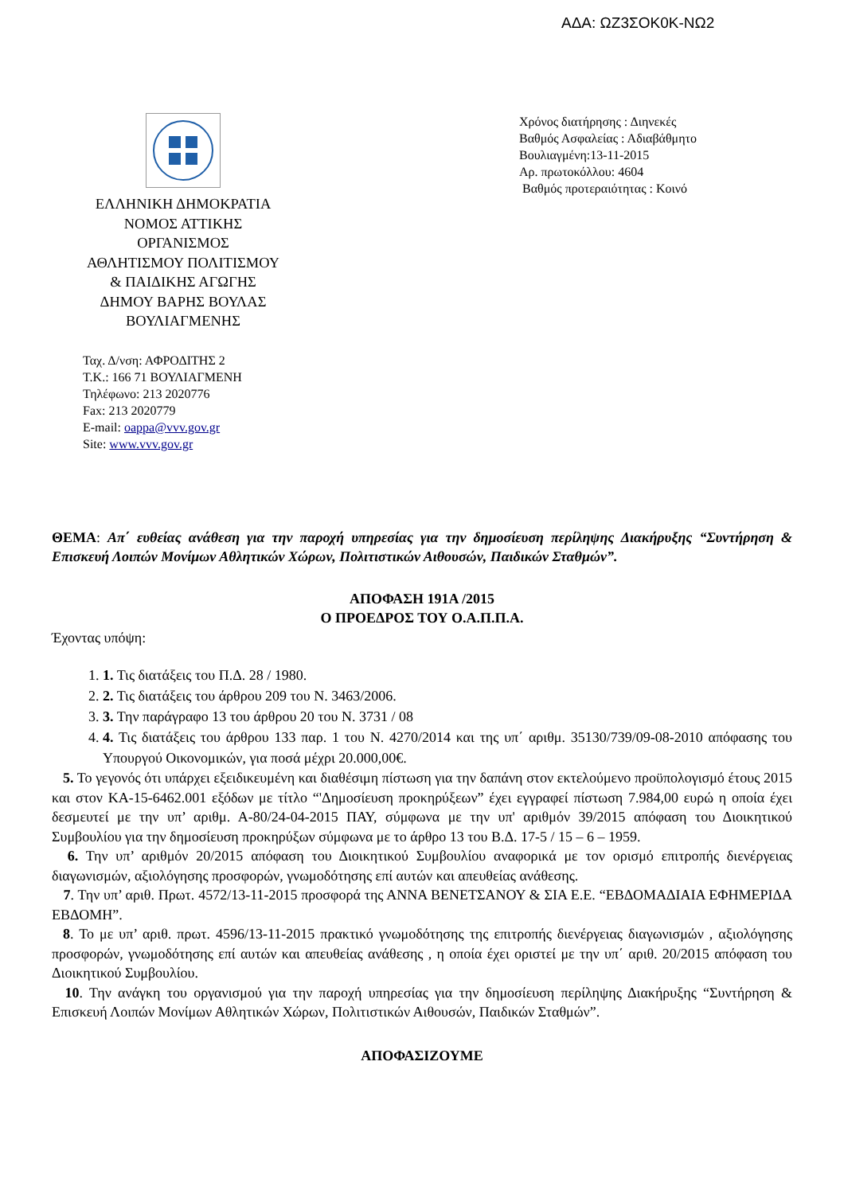ΑΔΑ: ΩΖ3ΣΟΚ0Κ-ΝΩ2
ΕΛΛΗΝΙΚΗ ΔΗΜΟΚΡΑΤΙΑ
ΝΟΜΟΣ ΑΤΤΙΚΗΣ
ΟΡΓΑΝΙΣΜΟΣ
ΑΘΛΗΤΙΣΜΟΥ ΠΟΛΙΤΙΣΜΟΥ
& ΠΑΙΔΙΚΗΣ ΑΓΩΓΗΣ
ΔΗΜΟΥ ΒΑΡΗΣ ΒΟΥΛΑΣ
ΒΟΥΛΙΑΓΜΕΝΗΣ
Ταχ. Δ/νση: ΑΦΡΟΔΙΤΗΣ 2
Τ.Κ.: 166 71 ΒΟΥΛΙΑΓΜΕΝΗ
Τηλέφωνο: 213 2020776
Fax: 213 2020779
E-mail: oappa@vvv.gov.gr
Site: www.vvv.gov.gr
Χρόνος διατήρησης : Διηνεκές
Βαθμός Ασφαλείας : Αδιαβάθμητο
Βουλιαγμένη:13-11-2015
Αρ. πρωτοκόλλου: 4604
Βαθμός προτεραιότητας : Κοινό
ΘΕΜΑ: Απ΄ ευθείας ανάθεση για την παροχή υπηρεσίας για την δημοσίευση περίληψης Διακήρυξης “Συντήρηση & Επισκευή Λοιπών Μονίμων Αθλητικών Χώρων, Πολιτιστικών Αιθουσών, Παιδικών Σταθμών”.
ΑΠΟΦΑΣΗ 191Α /2015
Ο ΠΡΟΕΔΡΟΣ ΤΟΥ Ο.Α.Π.Π.Α.
Έχοντας υπόψη:
1. 1. Τις διατάξεις του Π.Δ. 28 / 1980.
2. 2. Τις διατάξεις του άρθρου 209 του Ν. 3463/2006.
3. 3. Την παράγραφο 13 του άρθρου 20 του Ν. 3731 / 08
4. 4. Τις διατάξεις του άρθρου 133 παρ. 1 του Ν. 4270/2014 και της υπ΄ αριθμ. 35130/739/09-08-2010 απόφασης του Υπουργού Οικονομικών, για ποσά μέχρι 20.000,00€.
5. Το γεγονός ότι υπάρχει εξειδικευμένη και διαθέσιμη πίστωση για την δαπάνη στον εκτελούμενο προϋπολογισμό έτους 2015 και στον ΚΑ-15-6462.001 εξόδων με τίτλο “'Δημοσίευση προκηρύξεων” έχει εγγραφεί πίστωση 7.984,00 ευρώ η οποία έχει δεσμευτεί με την υπ’ αριθμ. Α-80/24-04-2015 ΠΑΥ, σύμφωνα με την υπ' αριθμόν 39/2015 απόφαση του Διοικητικού Συμβουλίου για την δημοσίευση προκηρύξων σύμφωνα με το άρθρο 13 του Β.Δ. 17-5 / 15 – 6 – 1959.
6. Την υπ’ αριθμόν 20/2015 απόφαση του Διοικητικού Συμβουλίου αναφορικά με τον ορισμό επιτροπής διενέργειας διαγωνισμών, αξιολόγησης προσφορών, γνωμοδότησης επί αυτών και απευθείας ανάθεσης.
7. Την υπ’ αριθ. Πρωτ. 4572/13-11-2015 προσφορά της ΑΝΝΑ ΒΕΝΕΤΣΑΝΟΥ & ΣΙΑ Ε.Ε. “ΕΒΔΟΜΑΔΙΑΙΑ ΕΦΗΜΕΡΙΔΑ ΕΒΔΟΜΗ”.
8. Το με υπ’ αριθ. πρωτ. 4596/13-11-2015 πρακτικό γνωμοδότησης της επιτροπής διενέργειας διαγωνισμών , αξιολόγησης προσφορών, γνωμοδότησης επί αυτών και απευθείας ανάθεσης , η οποία έχει οριστεί με την υπ΄ αριθ. 20/2015 απόφαση του Διοικητικού Συμβουλίου.
10. Την ανάγκη του οργανισμού για την παροχή υπηρεσίας για την δημοσίευση περίληψης Διακήρυξης “Συντήρηση & Επισκευή Λοιπών Μονίμων Αθλητικών Χώρων, Πολιτιστικών Αιθουσών, Παιδικών Σταθμών”.
ΑΠΟΦΑΣΙΖΟΥΜΕ